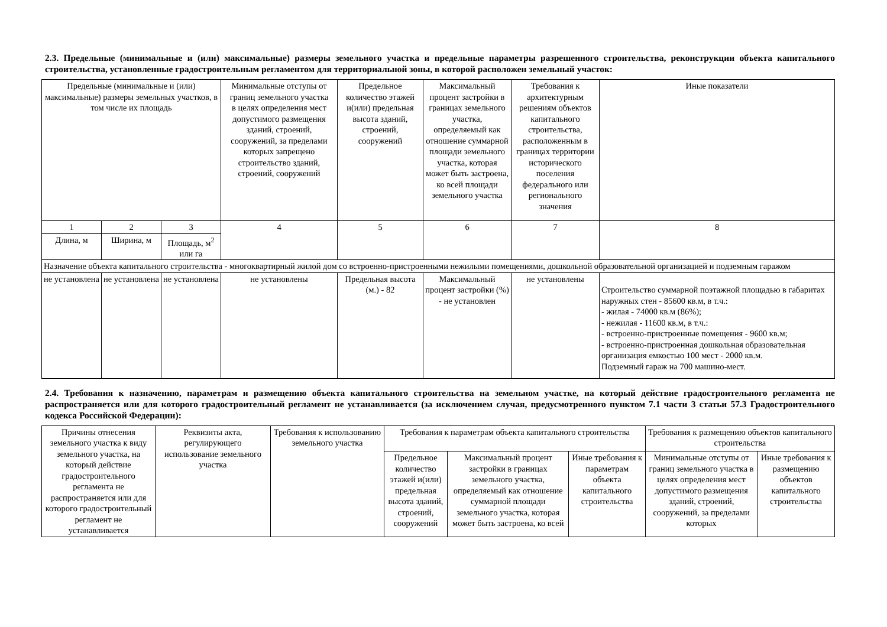2.3. Предельные (минимальные и (или) максимальные) размеры земельного участка и предельные параметры разрешенного строительства, реконструкции объекта капитального строительства, установленные градостроительным регламентом для территориальной зоны, в которой расположен земельный участок:
| Предельные (минимальные и (или) максимальные) размеры земельных участков, в том числе их площадь | | | Минимальные отступы от границ земельного участка в целях определения мест допустимого размещения зданий, строений, сооружений, за пределами которых запрещено строительство зданий, строений, сооружений | Предельное количество этажей и(или) предельная высота зданий, строений, сооружений | Максимальный процент застройки в границах земельного участка, определяемый как отношение суммарной площади земельного участка, которая может быть застроена, ко всей площади земельного участка | Требования к архитектурным решениям объектов капитального строительства, расположенным в границах территории исторического поселения федерального или регионального значения | Иные показатели |
| --- | --- | --- | --- | --- | --- | --- | --- |
| 1 | 2 | 3 | 4 | 5 | 6 | 7 | 8 |
| Длина, м | Ширина, м | Площадь, м<sup>2</sup> или га | | | | | |
| Назначение объекта капитального строительства - многоквартирный жилой дом со встроенно-пристроенными нежилыми помещениями, дошкольной образовательной организацией и подземным гаражом | | | | | | | |
| не установлена | не установлена | не установлена | не установлены | Предельная высота (м.) - 82 | Максимальный процент застройки (%) - не установлен | не установлены | Строительство суммарной поэтажной площадью в габаритах наружных стен - 85600 кв.м, в т.ч.: - жилая - 74000 кв.м (86%); - нежилая - 11600 кв.м, в т.ч.: - встроенно-пристроенные помещения - 9600 кв.м; - встроенно-пристроенная дошкольная образовательная организация емкостью 100 мест - 2000 кв.м. Подземный гараж на 700 машино-мест. |
2.4. Требования к назначению, параметрам и размещению объекта капитального строительства на земельном участке, на который действие градостроительного регламента не распространяется или для которого градостроительный регламент не устанавливается (за исключением случая, предусмотренного пунктом 7.1 части 3 статьи 57.3 Градостроительного кодекса Российской Федерации):
| Причины отнесения земельного участка к виду земельного участка, на который действие градостроительного регламента не распространяется или для которого градостроительный регламент не устанавливается | Реквизиты акта, регулирующего использование земельного участка | Требования к использованию земельного участка | Требования к параметрам объекта капитального строительства | | | Требования к размещению объектов капитального строительства | |
| --- | --- | --- | --- | --- | --- | --- | --- |
| | | | Предельное количество этажей и(или) предельная высота зданий, строений, сооружений | Максимальный процент застройки в границах земельного участка, определяемый как отношение суммарной площади земельного участка, которая может быть застроена, ко всей | Иные требования к параметрам объекта капитального строительства | Минимальные отступы от границ земельного участка в целях определения мест допустимого размещения зданий, строений, сооружений, за пределами которых | Иные требования к размещению объектов капитального строительства |